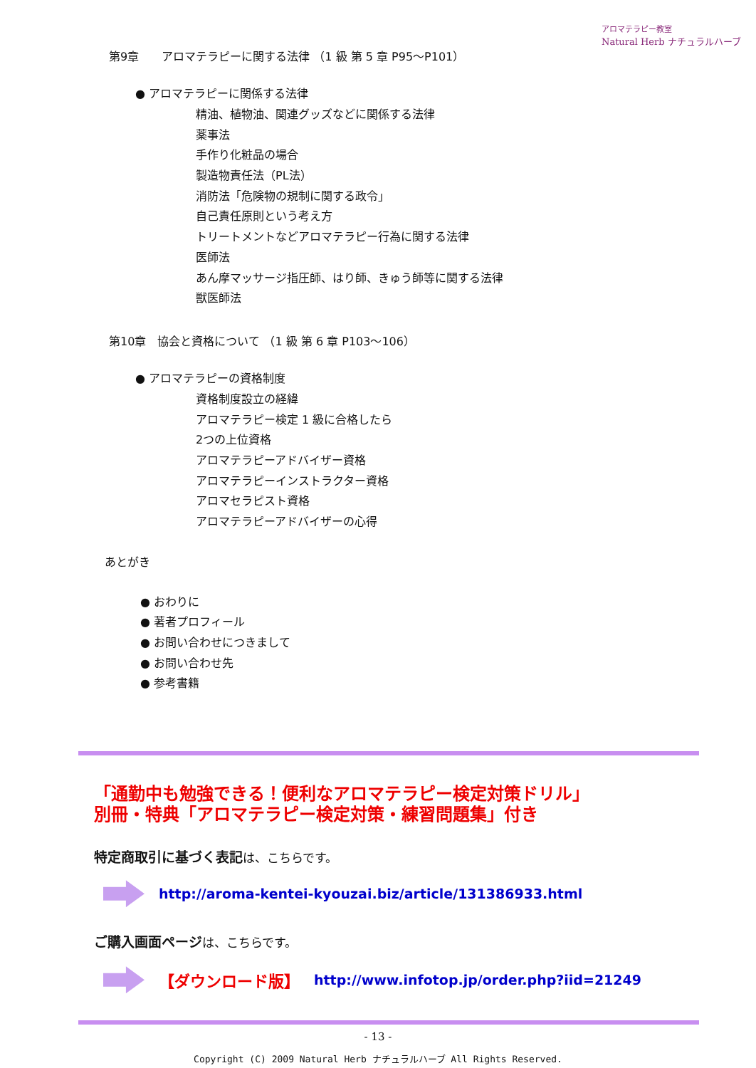アロマテラピー教室
Natural Herb ナチュラルハーブ
第9章　　アロマテラピーに関する法律 （1 級 第 5 章 P95～P101）
● アロマテラピーに関係する法律
精油、植物油、関連グッズなどに関係する法律
薬事法
手作り化粧品の場合
製造物責任法（PL法）
消防法「危険物の規制に関する政令」
自己責任原則という考え方
トリートメントなどアロマテラピー行為に関する法律
医師法
あん摩マッサージ指圧師、はり師、きゅう師等に関する法律
獣医師法
第10章　協会と資格について （1 級 第 6 章 P103～106）
● アロマテラピーの資格制度
資格制度設立の経緯
アロマテラピー検定 1 級に合格したら
2つの上位資格
アロマテラピーアドバイザー資格
アロマテラピーインストラクター資格
アロマセラピスト資格
アロマテラピーアドバイザーの心得
あとがき
● おわりに
● 著者プロフィール
● お問い合わせにつきまして
● お問い合わせ先
● 参考書籍
「通勤中も勉強できる！便利なアロマテラピー検定対策ドリル」
別冊・特典「アロマテラピー検定対策・練習問題集」付き
特定商取引に基づく表記は、こちらです。
http://aroma-kentei-kyouzai.biz/article/131386933.html
ご購入画面ページは、こちらです。
【ダウンロード版】 http://www.infotop.jp/order.php?iid=21249
- 13 -
Copyright (C) 2009 Natural Herb ナチュラルハーブ All Rights Reserved.